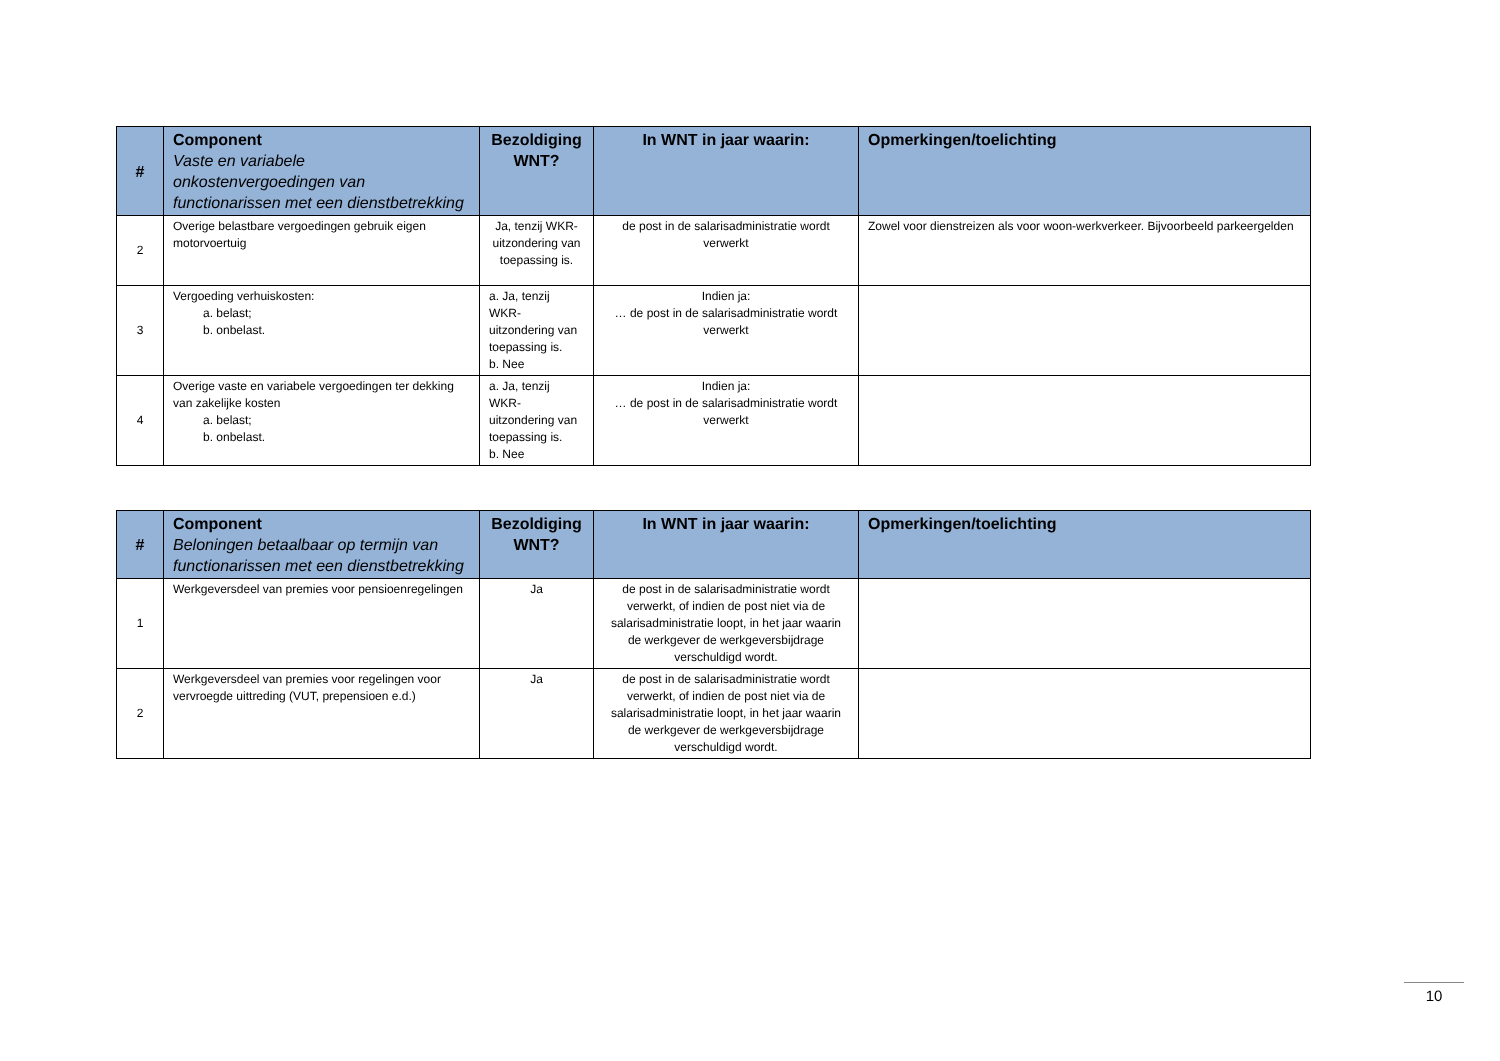| # | Component Vaste en variabele onkostenvergoedingen van functionarissen met een dienstbetrekking | Bezoldiging WNT? | In WNT in jaar waarin: | Opmerkingen/toelichting |
| --- | --- | --- | --- | --- |
| 2 | Overige belastbare vergoedingen gebruik eigen motorvoertuig | Ja, tenzij WKR-uitzondering van toepassing is. | de post in de salarisadministratie wordt verwerkt | Zowel voor dienstreizen als voor woon-werkverkeer. Bijvoorbeeld parkeergelden |
| 3 | Vergoeding verhuiskosten: a. belast; b. onbelast. | a. Ja, tenzij WKR-uitzondering van toepassing is. b. Nee | Indien ja: … de post in de salarisadministratie wordt verwerkt | |
| 4 | Overige vaste en variabele vergoedingen ter dekking van zakelijke kosten a. belast; b. onbelast. | a. Ja, tenzij WKR-uitzondering van toepassing is. b. Nee | Indien ja: … de post in de salarisadministratie wordt verwerkt | |
| # | Component Beloningen betaalbaar op termijn van functionarissen met een dienstbetrekking | Bezoldiging WNT? | In WNT in jaar waarin: | Opmerkingen/toelichting |
| --- | --- | --- | --- | --- |
| 1 | Werkgeversdeel van premies voor pensioenregelingen | Ja | de post in de salarisadministratie wordt verwerkt, of indien de post niet via de salarisadministratie loopt, in het jaar waarin de werkgever de werkgeversbijdrage verschuldigd wordt. | |
| 2 | Werkgeversdeel van premies voor regelingen voor vervroegde uittreding (VUT, prepensioen e.d.) | Ja | de post in de salarisadministratie wordt verwerkt, of indien de post niet via de salarisadministratie loopt, in het jaar waarin de werkgever de werkgeversbijdrage verschuldigd wordt. | |
10